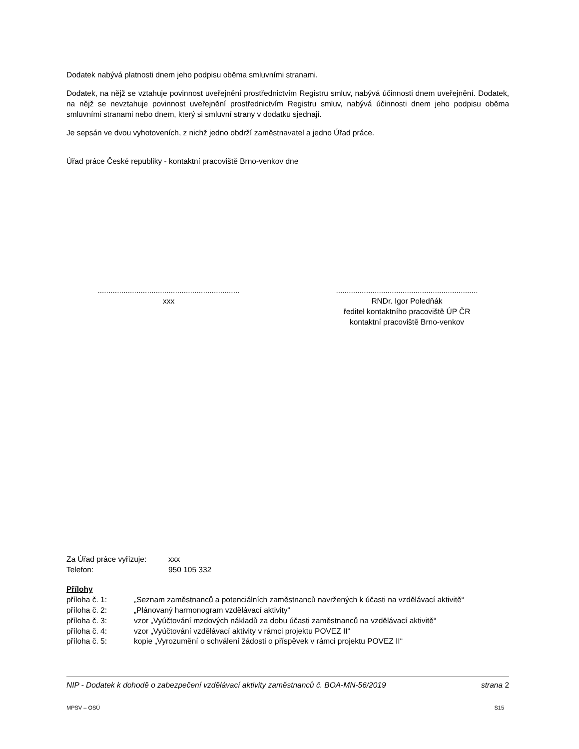Dodatek nabývá platnosti dnem jeho podpisu oběma smluvními stranami.
Dodatek, na nějž se vztahuje povinnost uveřejnění prostřednictvím Registru smluv, nabývá účinnosti dnem uveřejnění. Dodatek, na nějž se nevztahuje povinnost uveřejnění prostřednictvím Registru smluv, nabývá účinnosti dnem jeho podpisu oběma smluvními stranami nebo dnem, který si smluvní strany v dodatku sjednají.
Je sepsán ve dvou vyhotoveních, z nichž jedno obdrží zaměstnavatel a jedno Úřad práce.
Úřad práce České republiky - kontaktní pracoviště Brno-venkov dne
..................................................................
xxx
..................................................................
RNDr. Igor Poledňák
ředitel kontaktního pracoviště ÚP ČR
kontaktní pracoviště Brno-venkov
| Za Úřad práce vyřizuje: | xxx |
| Telefon: | 950 105 332 |
Přílohy
| příloha č. 1: | „Seznam zaměstnanců a potenciálních zaměstnanců navržených k účasti na vzdělávací aktivitě“ |
| příloha č. 2: | „Plánovaný harmonogram vzdělávací aktivity“ |
| příloha č. 3: | vzor „Vyúčtování mzdových nákladů za dobu účasti zaměstnanců na vzdělávací aktivitě“ |
| příloha č. 4: | vzor „Vyúčtování vzdělávací aktivity v rámci projektu POVEZ II“ |
| příloha č. 5: | kopie „Vyrozumění o schválení žádosti o příspěvek v rámci projektu POVEZ II“ |
NIP - Dodatek k dohodě o zabezpečení vzdělávací aktivity zaměstnanců č. BOA-MN-56/2019 strana 2
MPSV – OSÚ S15